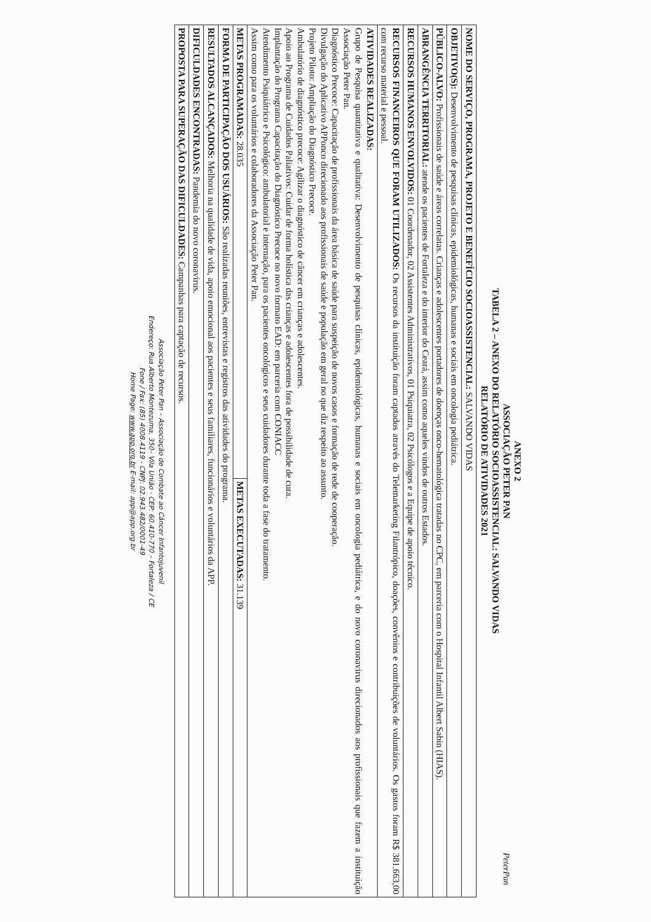PeterPan
ANEXO 2
ASSOCIAÇÃO PETER PAN
TABELA 2 – ANEXO DO RELATÓRIO SOCIOASSISTENCIAL: SALVANDO VIDAS
RELATÓRIO DE ATIVIDADES 2021
| NOME DO SERVIÇO, PROGRAMA, PROJETO E BENEFÍCIO SOCIOASSISTENCIAL: SALVANDO VIDAS | |
| OBJETIVO(S): Desenvolvimento de pesquisas clínicas, epidemiológicas, humanas e sociais em oncologia pediátrica. | |
| PÚBLICO-ALVO: Profissionais de saúde e áreas correlatas. Crianças e adolescentes portadores de doenças onco-hematológica tratadas no CPC, em parceria com o Hospital Infantil Albert Sabin (HIAS). | |
| ABRANGÊNCIA TERRITORIAL: atende os pacientes de Fortaleza e do interior do Ceará, assim como aqueles vindos de outros Estados. | |
| RECURSOS HUMANOS ENVOLVIDOS: 01 Coordenador, 02 Assistentes Administrativos, 01 Psiquiatra, 02 Psicólogos e a Equipe de apoio técnico. | |
| RECURSOS FINANCEIROS QUE FORAM UTILIZADOS: Os recursos da instituição foram captados através do Telemarketing Filantrópico, doações, convênios e contribuições de voluntários. Os gastos foram R$ 381.663,00 com recurso material e pessoal. | |
| ATIVIDADES REALIZADAS: Grupo de Pesquisa quantitativa e qualitativa: Desenvolvimento de pesquisas clínicas, epidemiológicas, humanas e sociais em oncologia pediátrica, e do novo coronavirus direcionados aos profissionais que fazem a instituição Associação Peter Pan. Diagnóstico Precoce: Capacitação de profissionais da área básica de saúde para suspeição de novos casos e formação de rede de cooperação. Divulgação do Aplicativo APPonco direcionado aos profissionais de saúde e população em geral no que diz respeito ao assunto. Projeto Piloto: Ampliação do Diagnóstico Precoce. Ambulatório de diagnóstico precoce: Agilizar o diagnóstico de câncer em crianças e adolescentes. Apoio ao Programa de Cuidados Paliativos: Cuidar de forma holística das crianças e adolescentes fora de possibilidade de cura. Implantação do Programa Capacitação do Diagnóstico Precoce no novo formato EAD: em parceria com CONIACC Atendimento Psiquiátrico e Psicológico: ambulatorial e internação, para os pacientes oncológicos e seus cuidadores durante toda a fase do tratamento. Assim como para os voluntários e colaboradores da Associação Peter Pan. | |
| METAS PROGRAMADAS: 28.035 | METAS EXECUTADAS: 31.139 |
| FORMA DE PARTICIPAÇÃO DOS USUÁRIOS: São realizadas reuniões, entrevistas e registros das atividades do programa. | |
| RESULTADOS ALCANÇADOS: Melhoria na qualidade de vida, apoio emocional aos pacientes e seus familiares, funcionários e voluntários da APP. | |
| DIFICULDADES ENCONTRADAS: Pandemia do novo coronavirus. | |
| PROPOSTA PARA SUPERAÇÃO DAS DIFICULDADES: Campanhas para captação de recursos. | |
Associação Peter Pan – Associação de Combate ao Câncer Infantojuvenil
Endereço: Rua Alberto Montezuma, 350– Vila União - CEP: 60.410-770 – Fortaleza / CE
Fone / Fax: (85) 4008.4119 - CNPJ: 02.943.482/0001-49
Home Page: www.app.org.br E-mail: app@app.org.br